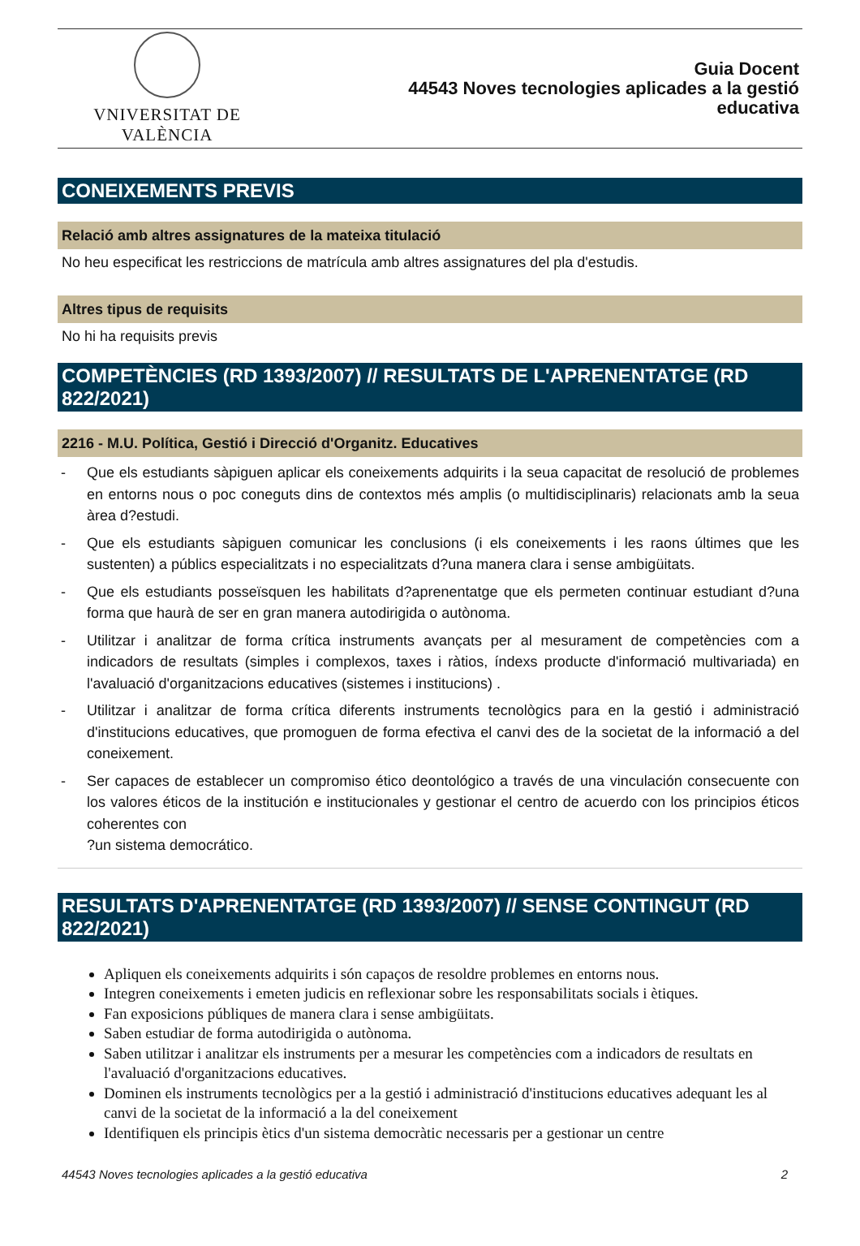VNIVERSITAT DE VALÈNCIA
Guia Docent
44543 Noves tecnologies aplicades a la gestió
educativa
CONEIXEMENTS PREVIS
Relació amb altres assignatures de la mateixa titulació
No heu especificat les restriccions de matrícula amb altres assignatures del pla d'estudis.
Altres tipus de requisits
No hi ha requisits previs
COMPETÈNCIES (RD 1393/2007) // RESULTATS DE L'APRENENTATGE (RD 822/2021)
2216 - M.U. Política, Gestió i Direcció d'Organitz. Educatives
- Que els estudiants sàpiguen aplicar els coneixements adquirits i la seua capacitat de resolució de problemes en entorns nous o poc coneguts dins de contextos més amplis (o multidisciplinaris) relacionats amb la seua àrea d?estudi.
- Que els estudiants sàpiguen comunicar les conclusions (i els coneixements i les raons últimes que les sustenten) a públics especialitzats i no especialitzats d?una manera clara i sense ambigüitats.
- Que els estudiants posseïsquen les habilitats d?aprenentatge que els permeten continuar estudiant d?una forma que haurà de ser en gran manera autodirigida o autònoma.
- Utilitzar i analitzar de forma crítica instruments avançats per al mesurament de competències com a indicadors de resultats (simples i complexos, taxes i ràtios, índexs producte d'informació multivariada) en l'avaluació d'organitzacions educatives (sistemes i institucions) .
- Utilitzar i analitzar de forma crítica diferents instruments tecnològics para en la gestió i administració d'institucions educatives, que promoguen de forma efectiva el canvi des de la societat de la informació a del coneixement.
- Ser capaces de establecer un compromiso ético deontológico a través de una vinculación consecuente con los valores éticos de la institución e institucionales y gestionar el centro de acuerdo con los principios éticos coherentes con
?un sistema democrático.
RESULTATS D'APRENENTATGE (RD 1393/2007) // SENSE CONTINGUT (RD 822/2021)
Apliquen els coneixements adquirits i són capaços de resoldre problemes en entorns nous.
Integren coneixements i emeten judicis en reflexionar sobre les responsabilitats socials i ètiques.
Fan exposicions públiques de manera clara i sense ambigüitats.
Saben estudiar de forma autodirigida o autònoma.
Saben utilitzar i analitzar els instruments per a mesurar les competències com a indicadors de resultats en l'avaluació d'organitzacions educatives.
Dominen els instruments tecnològics per a la gestió i administració d'institucions educatives adequant les al canvi de la societat de la informació a la del coneixement
Identifiquen els principis ètics d'un sistema democràtic necessaris per a gestionar un centre
44543 Noves tecnologies aplicades a la gestió educativa 2